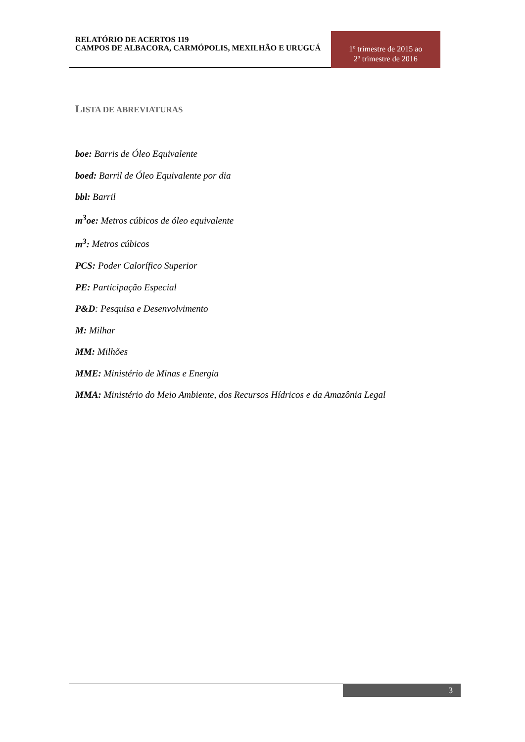RELATÓRIO DE ACERTOS 119
CAMPOS DE ALBACORA, CARMÓPOLIS, MEXILHÃO E URUGUÁ
1º trimestre de 2015 ao
2º trimestre de 2016
LISTA DE ABREVIATURAS
boe: Barris de Óleo Equivalente
boed: Barril de Óleo Equivalente por dia
bbl: Barril
m<sup>3</sup>oe: Metros cúbicos de óleo equivalente
m<sup>3</sup>: Metros cúbicos
PCS: Poder Calorífico Superior
PE: Participação Especial
P&D: Pesquisa e Desenvolvimento
M: Milhar
MM: Milhões
MME: Ministério de Minas e Energia
MMA: Ministério do Meio Ambiente, dos Recursos Hídricos e da Amazônia Legal
3